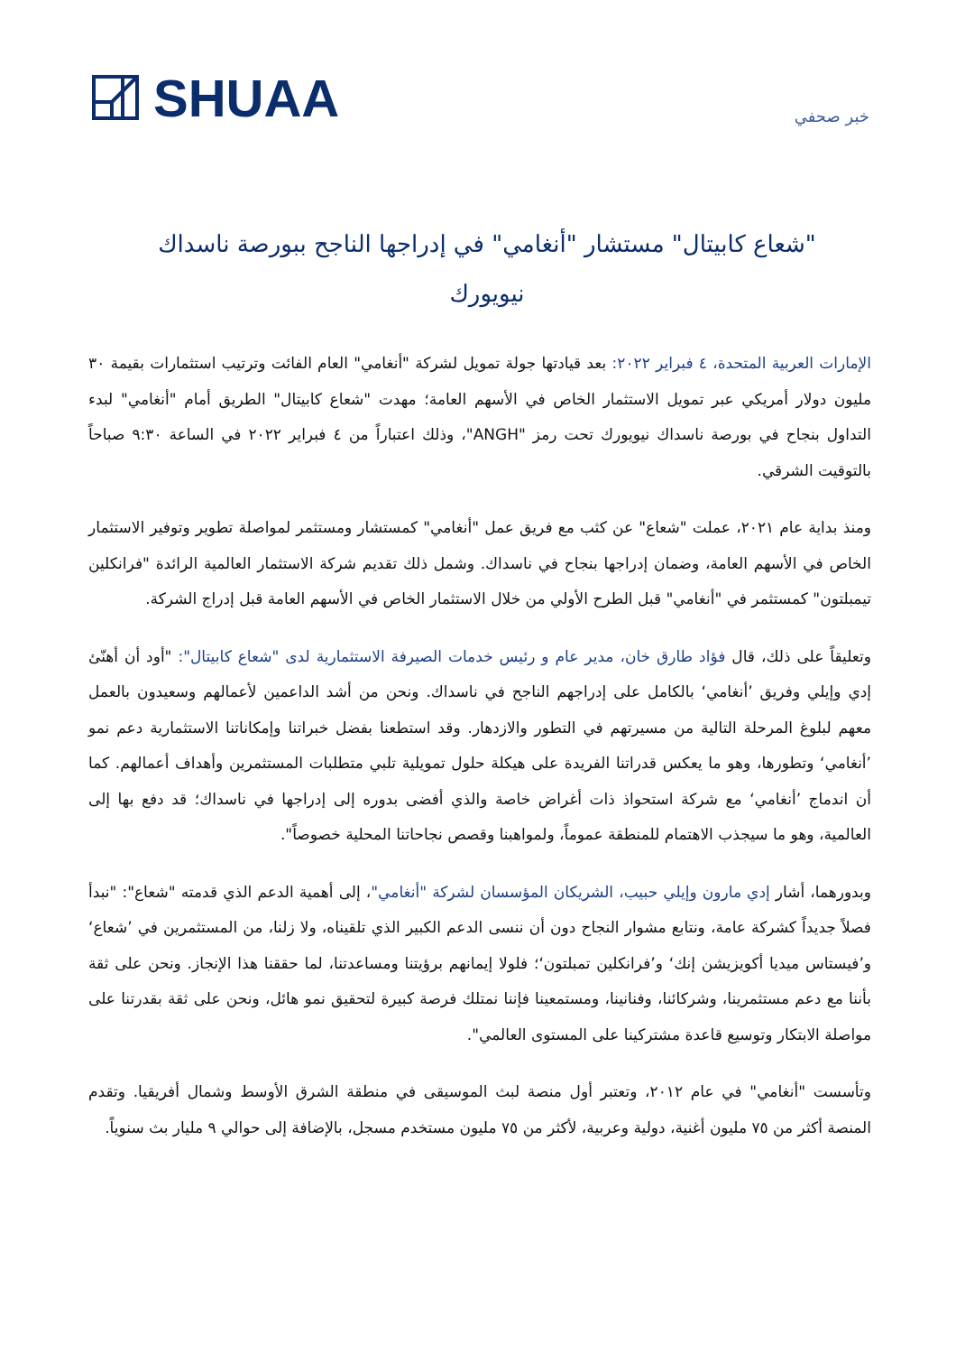SHUAA
خبر صحفي
"شعاع كابيتال" مستشار "أنغامي" في إدراجها الناجح ببورصة ناسداك نيويورك
الإمارات العربية المتحدة، ٤ فبراير ٢٠٢٢: بعد قيادتها جولة تمويل لشركة "أنغامي" العام الفائت وترتيب استثمارات بقيمة ٣٠ مليون دولار أمريكي عبر تمويل الاستثمار الخاص في الأسهم العامة؛ مهدت "شعاع كابيتال" الطريق أمام "أنغامي" لبدء التداول بنجاح في بورصة ناسداك نيويورك تحت رمز "ANGH"، وذلك اعتباراً من ٤ فبراير ٢٠٢٢ في الساعة ٩:٣٠ صباحاً بالتوقيت الشرقي.
ومنذ بداية عام ٢٠٢١، عملت "شعاع" عن كثب مع فريق عمل "أنغامي" كمستشار ومستثمر لمواصلة تطوير وتوفير الاستثمار الخاص في الأسهم العامة، وضمان إدراجها بنجاح في ناسداك. وشمل ذلك تقديم شركة الاستثمار العالمية الرائدة "فرانكلين تيمبلتون" كمستثمر في "أنغامي" قبل الطرح الأولي من خلال الاستثمار الخاص في الأسهم العامة قبل إدراج الشركة.
وتعليقاً على ذلك، قال فؤاد طارق خان، مدير عام و رئيس خدمات الصيرفة الاستثمارية لدى "شعاع كابيتال": "أود أن أهنّئ إدي وإيلي وفريق ’أنغامي‘ بالكامل على إدراجهم الناجح في ناسداك. ونحن من أشد الداعمين لأعمالهم وسعيدون بالعمل معهم لبلوغ المرحلة التالية من مسيرتهم في التطور والازدهار. وقد استطعنا بفضل خبراتنا وإمكاناتنا الاستثمارية دعم نمو ’أنغامي‘ وتطورها، وهو ما يعكس قدراتنا الفريدة على هيكلة حلول تمويلية تلبي متطلبات المستثمرين وأهداف أعمالهم. كما أن اندماج ’أنغامي‘ مع شركة استحواذ ذات أغراض خاصة والذي أفضى بدوره إلى إدراجها في ناسداك؛ قد دفع بها إلى العالمية، وهو ما سيجذب الاهتمام للمنطقة عموماً، ولمواهبنا وقصص نجاحاتنا المحلية خصوصاً".
وبدورهما، أشار إدي مارون وإيلي حبيب، الشريكان المؤسسان لشركة "أنغامي"، إلى أهمية الدعم الذي قدمته "شعاع": "نبدأ فصلاً جديداً كشركة عامة، ونتابع مشوار النجاح دون أن ننسى الدعم الكبير الذي تلقيناه، ولا زلنا، من المستثمرين في ’شعاع‘ و’فيستاس ميديا أكويزيشن إنك‘ و’فرانكلين تمبلتون‘؛ فلولا إيمانهم برؤيتنا ومساعدتنا، لما حققنا هذا الإنجاز. ونحن على ثقة بأننا مع دعم مستثمرينا، وشركائنا، وفنانينا، ومستمعينا فإننا نمتلك فرصة كبيرة لتحقيق نمو هائل، ونحن على ثقة بقدرتنا على مواصلة الابتكار وتوسيع قاعدة مشتركينا على المستوى العالمي".
وتأسست "أنغامي" في عام ٢٠١٢، وتعتبر أول منصة لبث الموسيقى في منطقة الشرق الأوسط وشمال أفريقيا. وتقدم المنصة أكثر من ٧٥ مليون أغنية، دولية وعربية، لأكثر من ٧٥ مليون مستخدم مسجل، بالإضافة إلى حوالي ٩ مليار بث سنوياً.